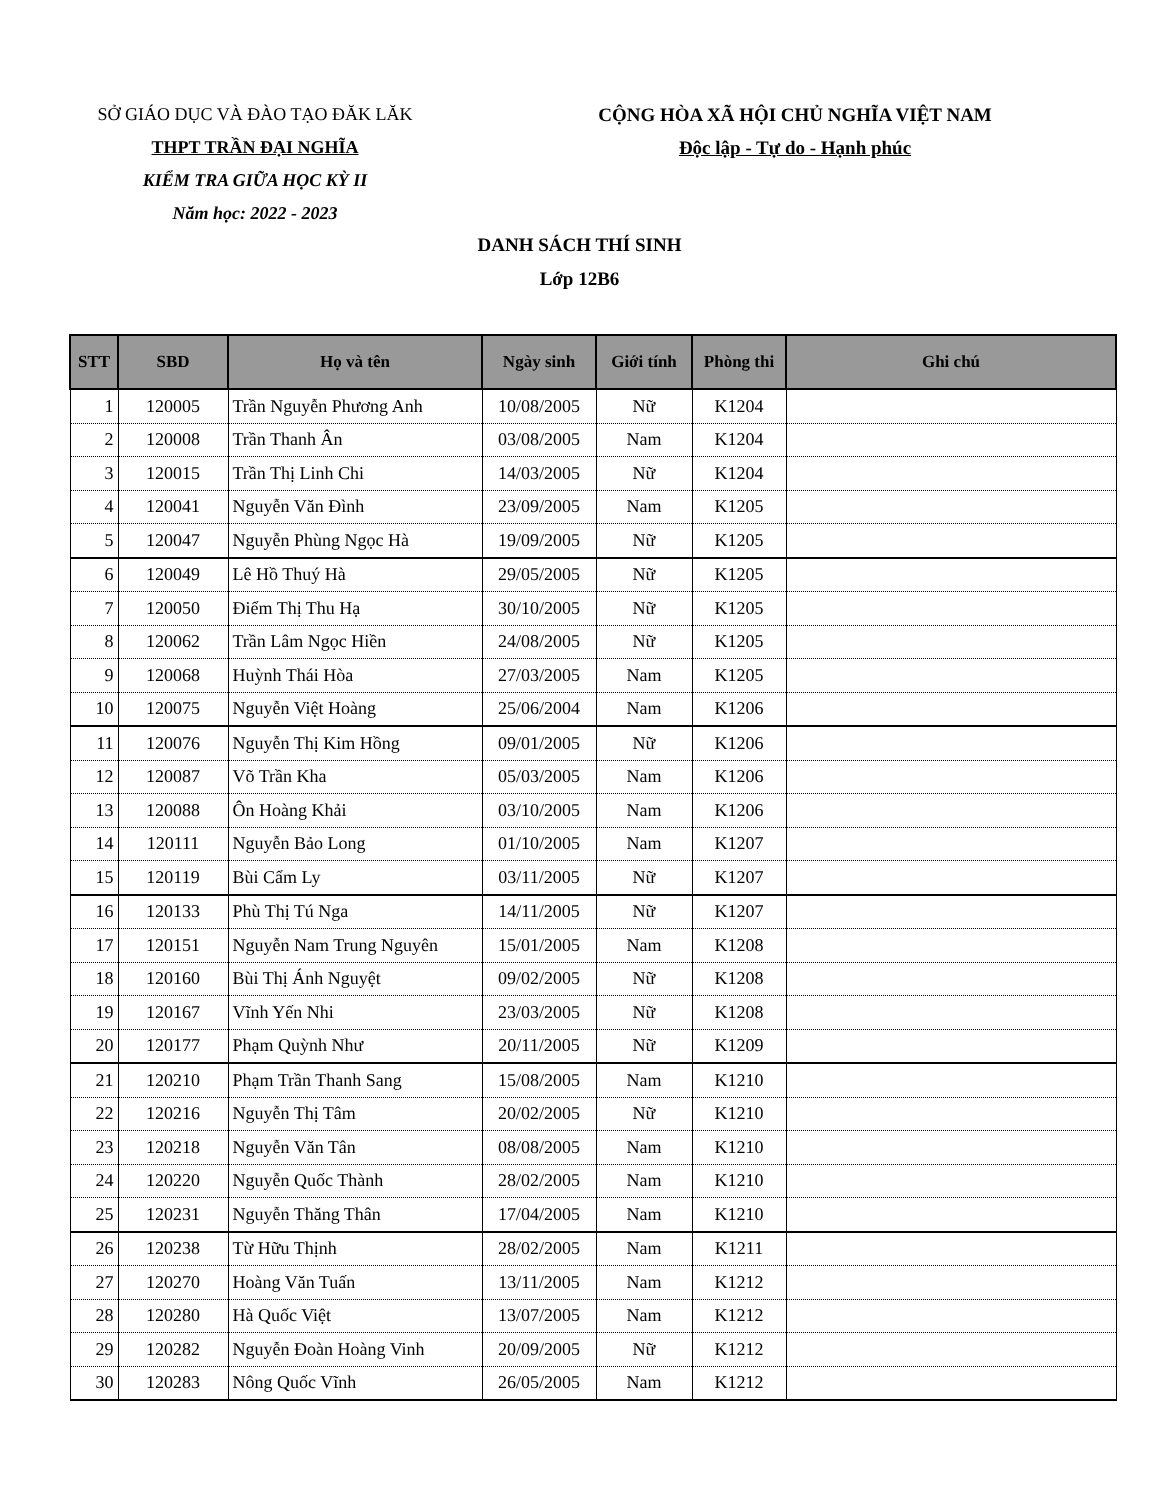SỞ GIÁO DỤC VÀ ĐÀO TẠO ĐĂK LĂK
THPT TRẦN ĐẠI NGHĨA
KIỂM TRA GIỮA HỌC KỲ II
Năm học: 2022 - 2023
CỘNG HÒA XÃ HỘI CHỦ NGHĨA VIỆT NAM
Độc lập - Tự do - Hạnh phúc
DANH SÁCH THÍ SINH
Lớp 12B6
| STT | SBD | Họ và tên | Ngày sinh | Giới tính | Phòng thi | Ghi chú |
| --- | --- | --- | --- | --- | --- | --- |
| 1 | 120005 | Trần Nguyễn Phương Anh | 10/08/2005 | Nữ | K1204 | |
| 2 | 120008 | Trần Thanh Ân | 03/08/2005 | Nam | K1204 | |
| 3 | 120015 | Trần Thị Linh Chi | 14/03/2005 | Nữ | K1204 | |
| 4 | 120041 | Nguyễn Văn Đình | 23/09/2005 | Nam | K1205 | |
| 5 | 120047 | Nguyễn Phùng Ngọc Hà | 19/09/2005 | Nữ | K1205 | |
| 6 | 120049 | Lê Hồ Thuý Hà | 29/05/2005 | Nữ | K1205 | |
| 7 | 120050 | Điểm Thị Thu Hạ | 30/10/2005 | Nữ | K1205 | |
| 8 | 120062 | Trần Lâm Ngọc Hiền | 24/08/2005 | Nữ | K1205 | |
| 9 | 120068 | Huỳnh Thái Hòa | 27/03/2005 | Nam | K1205 | |
| 10 | 120075 | Nguyễn Việt Hoàng | 25/06/2004 | Nam | K1206 | |
| 11 | 120076 | Nguyễn Thị Kim Hồng | 09/01/2005 | Nữ | K1206 | |
| 12 | 120087 | Võ Trần Kha | 05/03/2005 | Nam | K1206 | |
| 13 | 120088 | Ôn Hoàng Khải | 03/10/2005 | Nam | K1206 | |
| 14 | 120111 | Nguyễn Bảo Long | 01/10/2005 | Nam | K1207 | |
| 15 | 120119 | Bùi Cẩm Ly | 03/11/2005 | Nữ | K1207 | |
| 16 | 120133 | Phù Thị Tú Nga | 14/11/2005 | Nữ | K1207 | |
| 17 | 120151 | Nguyễn Nam Trung Nguyên | 15/01/2005 | Nam | K1208 | |
| 18 | 120160 | Bùi Thị Ánh Nguyệt | 09/02/2005 | Nữ | K1208 | |
| 19 | 120167 | Vĩnh Yến Nhi | 23/03/2005 | Nữ | K1208 | |
| 20 | 120177 | Phạm Quỳnh Như | 20/11/2005 | Nữ | K1209 | |
| 21 | 120210 | Phạm Trần Thanh Sang | 15/08/2005 | Nam | K1210 | |
| 22 | 120216 | Nguyễn Thị Tâm | 20/02/2005 | Nữ | K1210 | |
| 23 | 120218 | Nguyễn Văn Tân | 08/08/2005 | Nam | K1210 | |
| 24 | 120220 | Nguyễn Quốc Thành | 28/02/2005 | Nam | K1210 | |
| 25 | 120231 | Nguyễn Thăng Thân | 17/04/2005 | Nam | K1210 | |
| 26 | 120238 | Từ Hữu Thịnh | 28/02/2005 | Nam | K1211 | |
| 27 | 120270 | Hoàng Văn Tuấn | 13/11/2005 | Nam | K1212 | |
| 28 | 120280 | Hà Quốc Việt | 13/07/2005 | Nam | K1212 | |
| 29 | 120282 | Nguyễn Đoàn Hoàng Vinh | 20/09/2005 | Nữ | K1212 | |
| 30 | 120283 | Nông Quốc Vĩnh | 26/05/2005 | Nam | K1212 | |